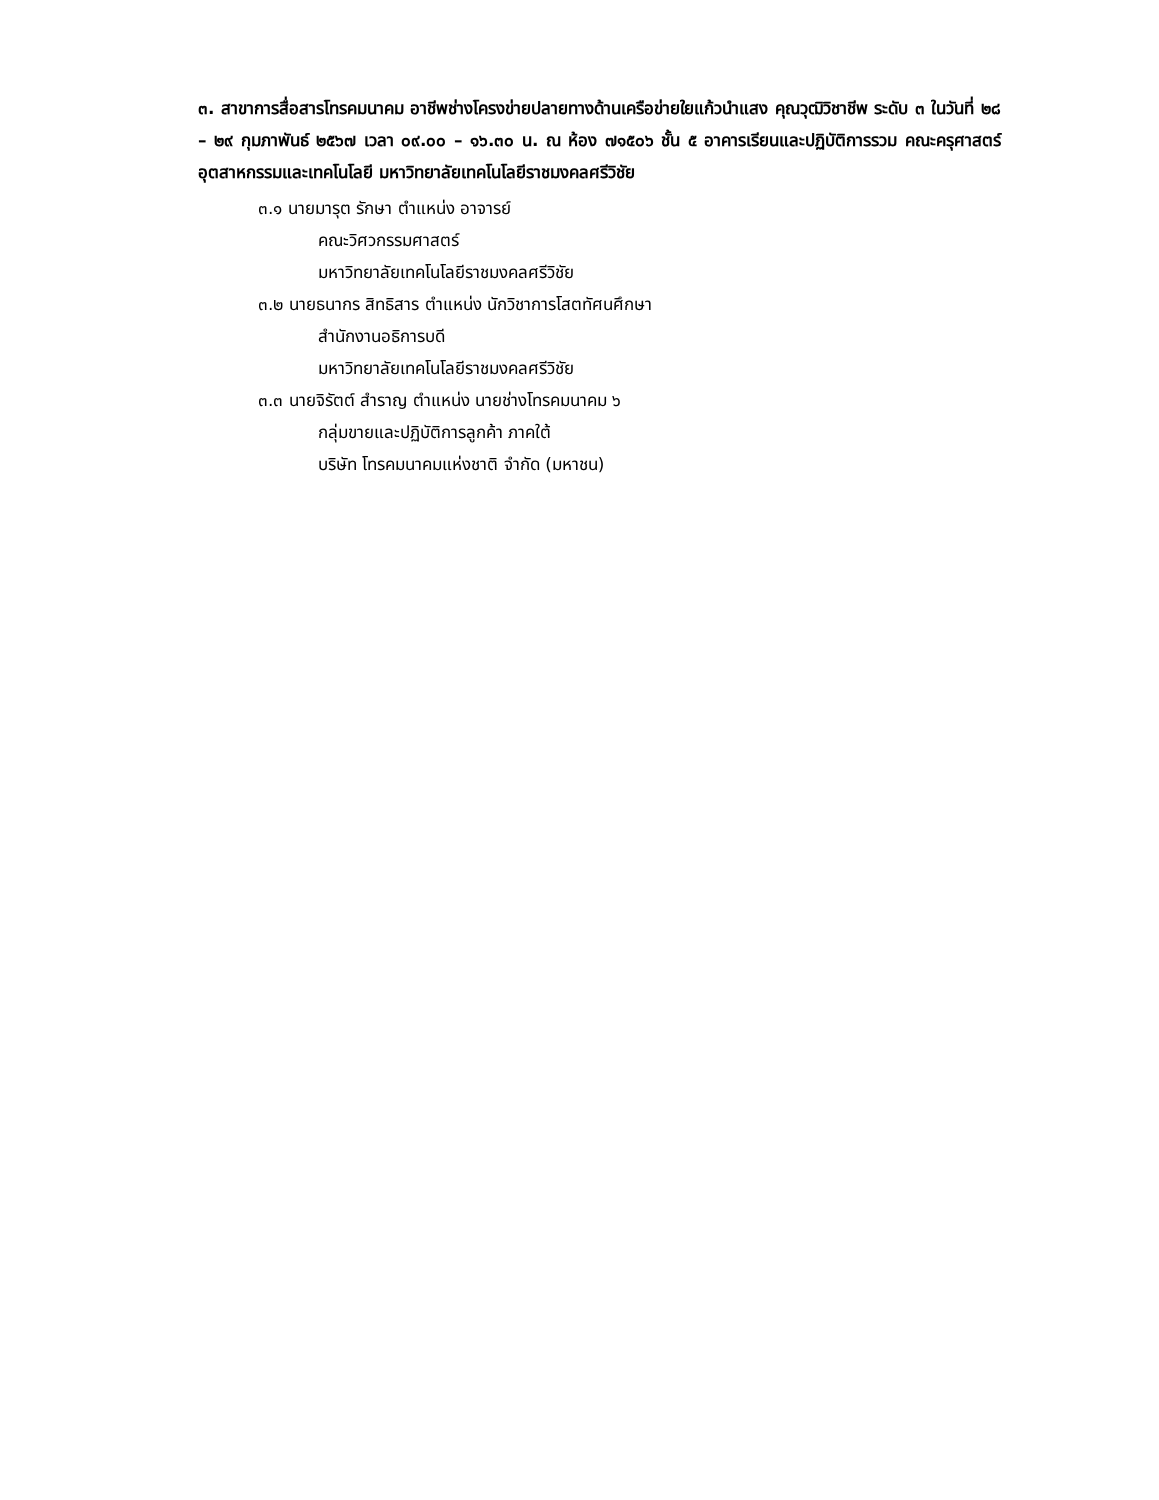๓. สาขาการสื่อสารโทรคมนาคม อาชีพช่างโครงข่ายปลายทางด้านเครือข่ายใยแก้วนำแสง คุณวุฒิวิชาชีพ ระดับ ๓ ในวันที่ ๒๘ – ๒๙ กุมภาพันธ์ ๒๕๖๗ เวลา ๐๙.๐๐ – ๑๖.๓๐ น. ณ ห้อง ๗๑๕๐๖ ชั้น ๕ อาคารเรียนและปฏิบัติการรวม คณะครุศาสตร์อุตสาหกรรมและเทคโนโลยี มหาวิทยาลัยเทคโนโลยีราชมงคลศรีวิชัย
๓.๑ นายมารุต รักษา ตำแหน่ง อาจารย์
คณะวิศวกรรมศาสตร์
มหาวิทยาลัยเทคโนโลยีราชมงคลศรีวิชัย
๓.๒ นายธนากร สิทธิสาร ตำแหน่ง นักวิชาการโสตทัศนศึกษา
สำนักงานอธิการบดี
มหาวิทยาลัยเทคโนโลยีราชมงคลศรีวิชัย
๓.๓ นายจิรัตต์ สำราญ ตำแหน่ง นายช่างโทรคมนาคม ๖
กลุ่มขายและปฏิบัติการลูกค้า ภาคใต้
บริษัท โทรคมนาคมแห่งชาติ จำกัด (มหาชน)